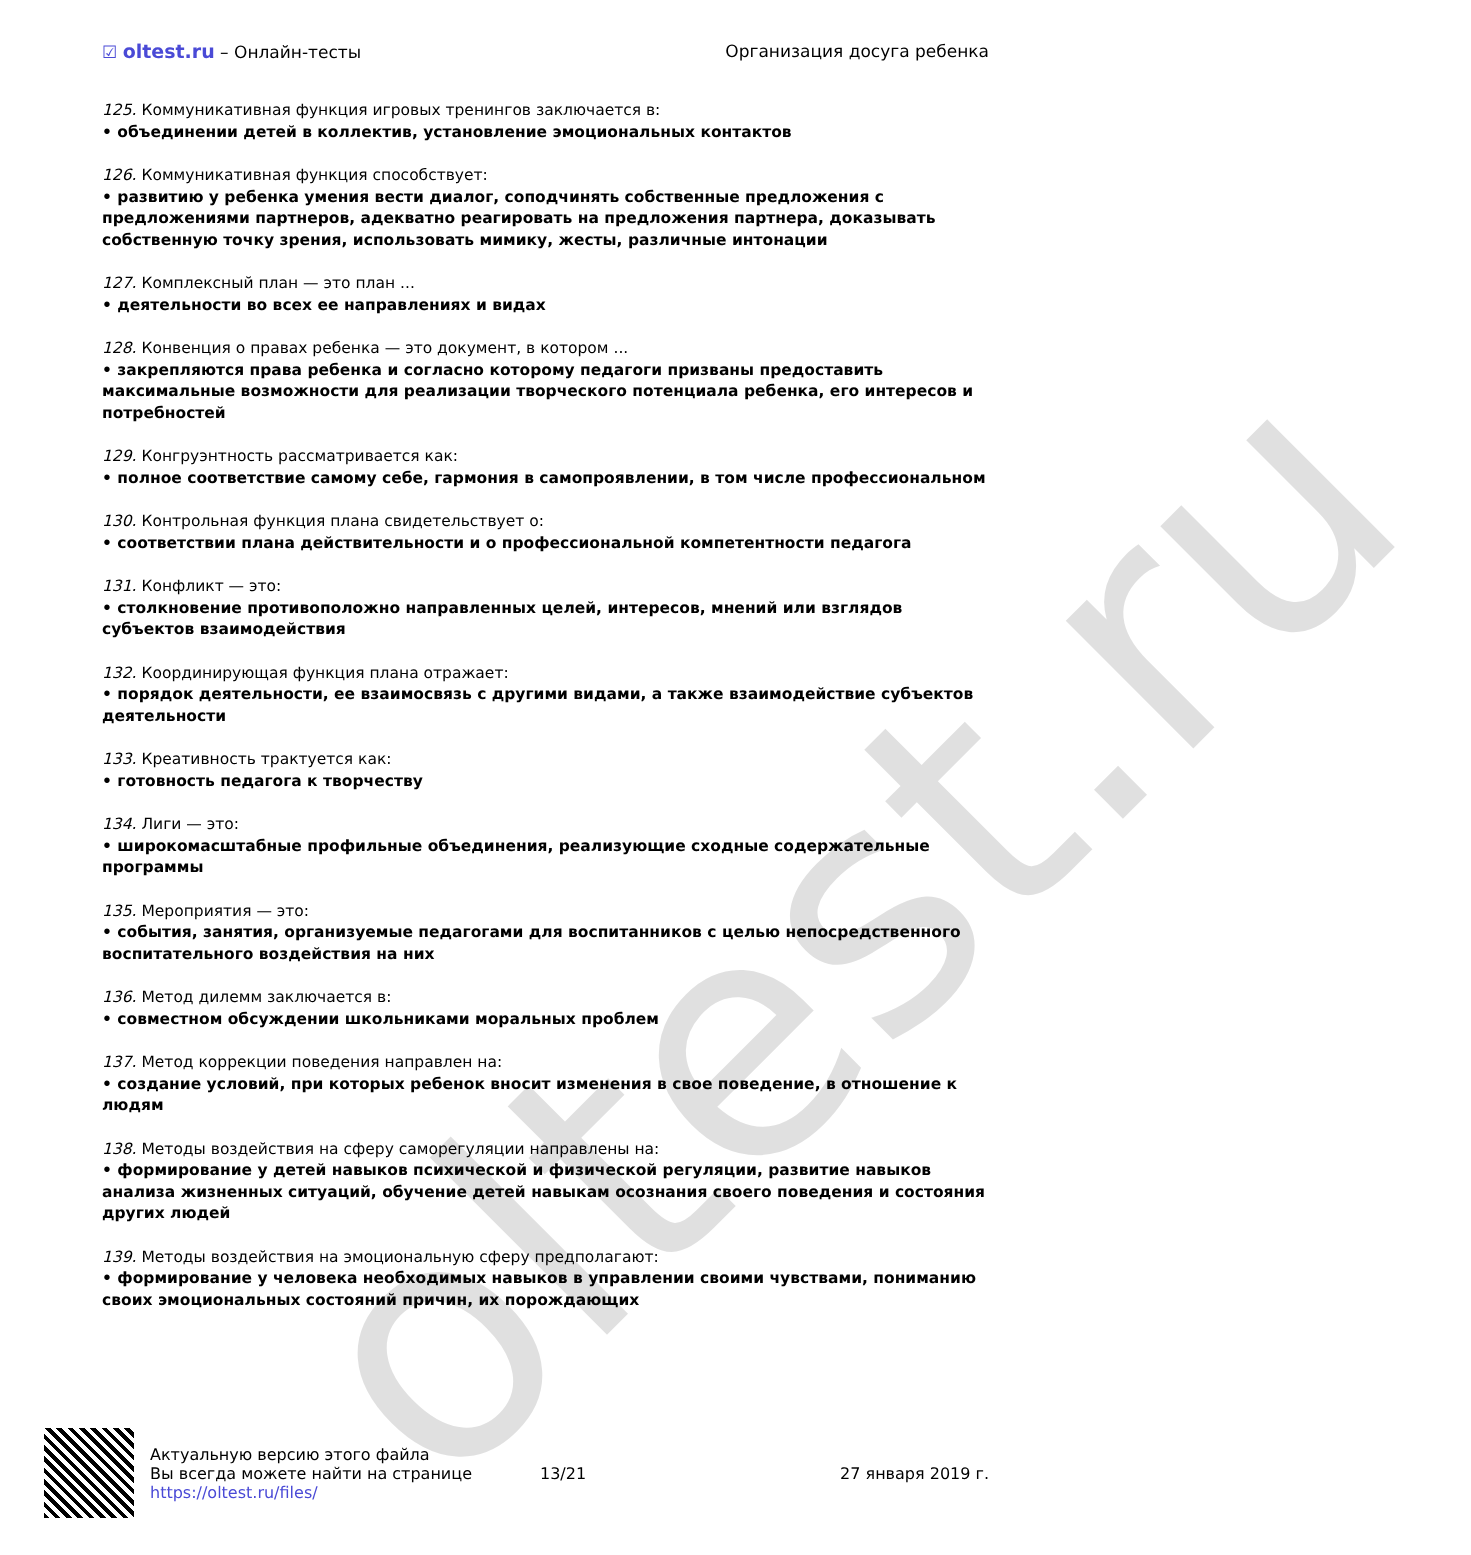oltest.ru
☑ oltest.ru – Онлайн-тесты Организация досуга ребенка
125. Коммуникативная функция игровых тренингов заключается в:
• объединении детей в коллектив, установление эмоциональных контактов
126. Коммуникативная функция способствует:
• развитию у ребенка умения вести диалог, соподчинять собственные предложения с предложениями партнеров, адекватно реагировать на предложения партнера, доказывать собственную точку зрения, использовать мимику, жесты, различные интонации
127. Комплексный план — это план ...
• деятельности во всех ее направлениях и видах
128. Конвенция о правах ребенка — это документ, в котором ...
• закрепляются права ребенка и согласно которому педагоги призваны предоставить максимальные возможности для реализации творческого потенциала ребенка, его интересов и потребностей
129. Конгруэнтность рассматривается как:
• полное соответствие самому себе, гармония в самопроявлении, в том числе профессиональном
130. Контрольная функция плана свидетельствует о:
• соответствии плана действительности и о профессиональной компетентности педагога
131. Конфликт — это:
• столкновение противоположно направленных целей, интересов, мнений или взглядов субъектов взаимодействия
132. Координирующая функция плана отражает:
• порядок деятельности, ее взаимосвязь с другими видами, а также взаимодействие субъектов деятельности
133. Креативность трактуется как:
• готовность педагога к творчеству
134. Лиги — это:
• широкомасштабные профильные объединения, реализующие сходные содержательные программы
135. Мероприятия — это:
• события, занятия, организуемые педагогами для воспитанников с целью непосредственного воспитательного воздействия на них
136. Метод дилемм заключается в:
• совместном обсуждении школьниками моральных проблем
137. Метод коррекции поведения направлен на:
• создание условий, при которых ребенок вносит изменения в свое поведение, в отношение к людям
138. Методы воздействия на сферу саморегуляции направлены на:
• формирование у детей навыков психической и физической регуляции, развитие навыков анализа жизненных ситуаций, обучение детей навыкам осознания своего поведения и состояния других людей
139. Методы воздействия на эмоциональную сферу предполагают:
• формирование у человека необходимых навыков в управлении своими чувствами, пониманию своих эмоциональных состояний причин, их порождающих
Актуальную версию этого файла
Вы всегда можете найти на странице
https://oltest.ru/files/
13/21 27 января 2019 г.